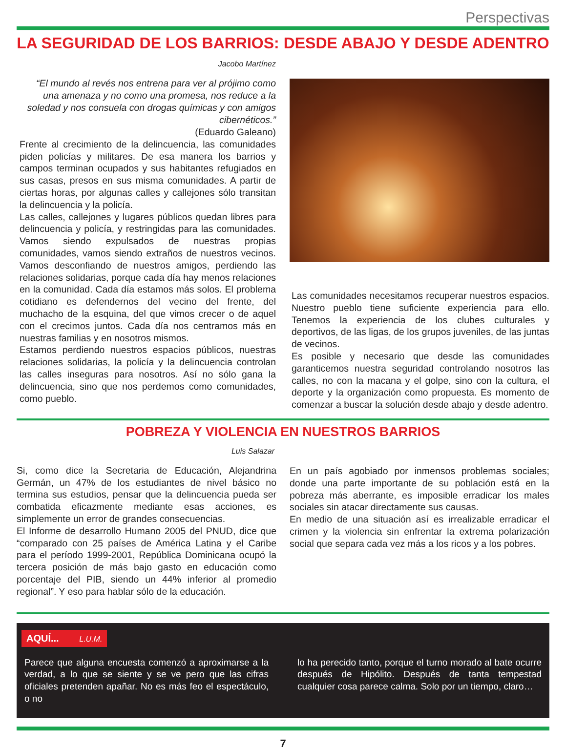Perspectivas
LA SEGURIDAD DE LOS BARRIOS: DESDE ABAJO Y DESDE ADENTRO
Jacobo Martínez
“El mundo al revés nos entrena para ver al prójimo como una amenaza y no como una promesa, nos reduce a la soledad y nos consuela con drogas químicas y con amigos cibernéticos.”
(Eduardo Galeano)
Frente al crecimiento de la delincuencia, las comunidades piden policías y militares. De esa manera los barrios y campos terminan ocupados y sus habitantes refugiados en sus casas, presos en sus misma comunidades. A partir de ciertas horas, por algunas calles y callejones sólo transitan la delincuencia y la policía.
Las calles, callejones y lugares públicos quedan libres para delincuencia y policía, y restringidas para las comunidades. Vamos siendo expulsados de nuestras propias comunidades, vamos siendo extraños de nuestros vecinos. Vamos desconfiando de nuestros amigos, perdiendo las relaciones solidarias, porque cada día hay menos relaciones en la comunidad. Cada día estamos más solos. El problema cotidiano es defendernos del vecino del frente, del muchacho de la esquina, del que vimos crecer o de aquel con el crecimos juntos. Cada día nos centramos más en nuestras familias y en nosotros mismos.
Estamos perdiendo nuestros espacios públicos, nuestras relaciones solidarias, la policía y la delincuencia controlan las calles inseguras para nosotros. Así no sólo gana la delincuencia, sino que nos perdemos como comunidades, como pueblo.
Las comunidades necesitamos recuperar nuestros espacios. Nuestro pueblo tiene suficiente experiencia para ello. Tenemos la experiencia de los clubes culturales y deportivos, de las ligas, de los grupos juveniles, de las juntas de vecinos.
Es posible y necesario que desde las comunidades garanticemos nuestra seguridad controlando nosotros las calles, no con la macana y el golpe, sino con la cultura, el deporte y la organización como propuesta. Es momento de comenzar a buscar la solución desde abajo y desde adentro.
POBREZA Y VIOLENCIA EN NUESTROS BARRIOS
Luis Salazar
Si, como dice la Secretaria de Educación, Alejandrina Germán, un 47% de los estudiantes de nivel básico no termina sus estudios, pensar que la delincuencia pueda ser combatida eficazmente mediante esas acciones, es simplemente un error de grandes consecuencias.
El Informe de desarrollo Humano 2005 del PNUD, dice que “comparado con 25 países de América Latina y el Caribe para el período 1999-2001, República Dominicana ocupó la tercera posición de más bajo gasto en educación como porcentaje del PIB, siendo un 44% inferior al promedio regional”. Y eso para hablar sólo de la educación.
En un país agobiado por inmensos problemas sociales; donde una parte importante de su población está en la pobreza más aberrante, es imposible erradicar los males sociales sin atacar directamente sus causas.
En medio de una situación así es irrealizable erradicar el crimen y la violencia sin enfrentar la extrema polarización social que separa cada vez más a los ricos y a los pobres.
AQUÍ... L.U.M.
Parece que alguna encuesta comenzó a aproximarse a la verdad, a lo que se siente y se ve pero que las cifras oficiales pretenden apañar. No es más feo el espectáculo, o no
lo ha perecido tanto, porque el turno morado al bate ocurre después de Hipólito. Después de tanta tempestad cualquier cosa parece calma. Solo por un tiempo, claro…
7